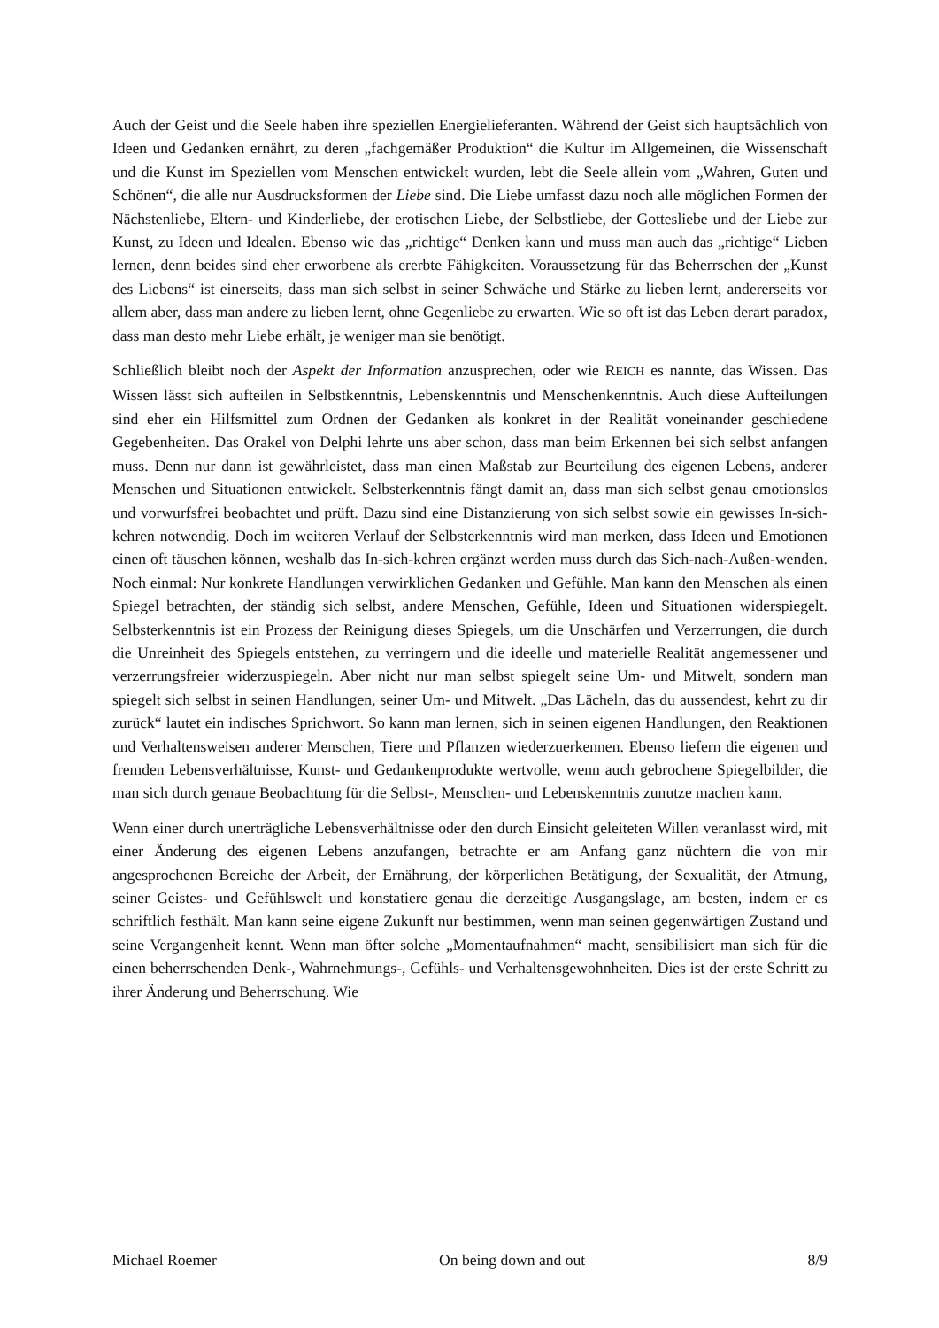Auch der Geist und die Seele haben ihre speziellen Energielieferanten. Während der Geist sich hauptsächlich von Ideen und Gedanken ernährt, zu deren „fachgemäßer Produktion“ die Kultur im Allgemeinen, die Wissenschaft und die Kunst im Speziellen vom Menschen entwickelt wurden, lebt die Seele allein vom „Wahren, Guten und Schönen“, die alle nur Ausdrucksformen der Liebe sind. Die Liebe umfasst dazu noch alle möglichen Formen der Nächstenliebe, Eltern- und Kinderliebe, der erotischen Liebe, der Selbstliebe, der Gottesliebe und der Liebe zur Kunst, zu Ideen und Idealen. Ebenso wie das „richtige“ Denken kann und muss man auch das „richtige“ Lieben lernen, denn beides sind eher erworbene als ererbte Fähigkeiten. Voraussetzung für das Beherrschen der „Kunst des Liebens“ ist einerseits, dass man sich selbst in seiner Schwäche und Stärke zu lieben lernt, andererseits vor allem aber, dass man andere zu lieben lernt, ohne Gegenliebe zu erwarten. Wie so oft ist das Leben derart paradox, dass man desto mehr Liebe erhält, je weniger man sie benötigt.
Schließlich bleibt noch der Aspekt der Information anzusprechen, oder wie REICH es nannte, das Wissen. Das Wissen lässt sich aufteilen in Selbstkenntnis, Lebenskenntnis und Menschenkenntnis. Auch diese Aufteilungen sind eher ein Hilfsmittel zum Ordnen der Gedanken als konkret in der Realität voneinander geschiedene Gegebenheiten. Das Orakel von Delphi lehrte uns aber schon, dass man beim Erkennen bei sich selbst anfangen muss. Denn nur dann ist gewährleistet, dass man einen Maßstab zur Beurteilung des eigenen Lebens, anderer Menschen und Situationen entwickelt. Selbsterkenntnis fängt damit an, dass man sich selbst genau emotionslos und vorwurfsfrei beobachtet und prüft. Dazu sind eine Distanzierung von sich selbst sowie ein gewisses In-sich-kehren notwendig. Doch im weiteren Verlauf der Selbsterkenntnis wird man merken, dass Ideen und Emotionen einen oft täuschen können, weshalb das In-sich-kehren ergänzt werden muss durch das Sich-nach-Außen-wenden. Noch einmal: Nur konkrete Handlungen verwirklichen Gedanken und Gefühle. Man kann den Menschen als einen Spiegel betrachten, der ständig sich selbst, andere Menschen, Gefühle, Ideen und Situationen widerspiegelt. Selbsterkenntnis ist ein Prozess der Reinigung dieses Spiegels, um die Unschärfen und Verzerrungen, die durch die Unreinheit des Spiegels entstehen, zu verringern und die ideelle und materielle Realität angemessener und verzerrungsfreier widerzuspiegeln. Aber nicht nur man selbst spiegelt seine Um- und Mitwelt, sondern man spiegelt sich selbst in seinen Handlungen, seiner Um- und Mitwelt. „Das Lächeln, das du aussendest, kehrt zu dir zurück“ lautet ein indisches Sprichwort. So kann man lernen, sich in seinen eigenen Handlungen, den Reaktionen und Verhaltensweisen anderer Menschen, Tiere und Pflanzen wiederzuerkennen. Ebenso liefern die eigenen und fremden Lebensverhältnisse, Kunst- und Gedankenprodukte wertvolle, wenn auch gebrochene Spiegelbilder, die man sich durch genaue Beobachtung für die Selbst-, Menschen- und Lebenskenntnis zunutze machen kann.
Wenn einer durch unerträgliche Lebensverhältnisse oder den durch Einsicht geleiteten Willen veranlasst wird, mit einer Änderung des eigenen Lebens anzufangen, betrachte er am Anfang ganz nüchtern die von mir angesprochenen Bereiche der Arbeit, der Ernährung, der körperlichen Betätigung, der Sexualität, der Atmung, seiner Geistes- und Gefühlswelt und konstatiere genau die derzeitige Ausgangslage, am besten, indem er es schriftlich festhält. Man kann seine eigene Zukunft nur bestimmen, wenn man seinen gegenwärtigen Zustand und seine Vergangenheit kennt. Wenn man öfter solche „Momentaufnahmen“ macht, sensibilisiert man sich für die einen beherrschenden Denk-, Wahrnehmungs-, Gefühls- und Verhaltensgewohnheiten. Dies ist der erste Schritt zu ihrer Änderung und Beherrschung. Wie
Michael Roemer On being down and out 8/9